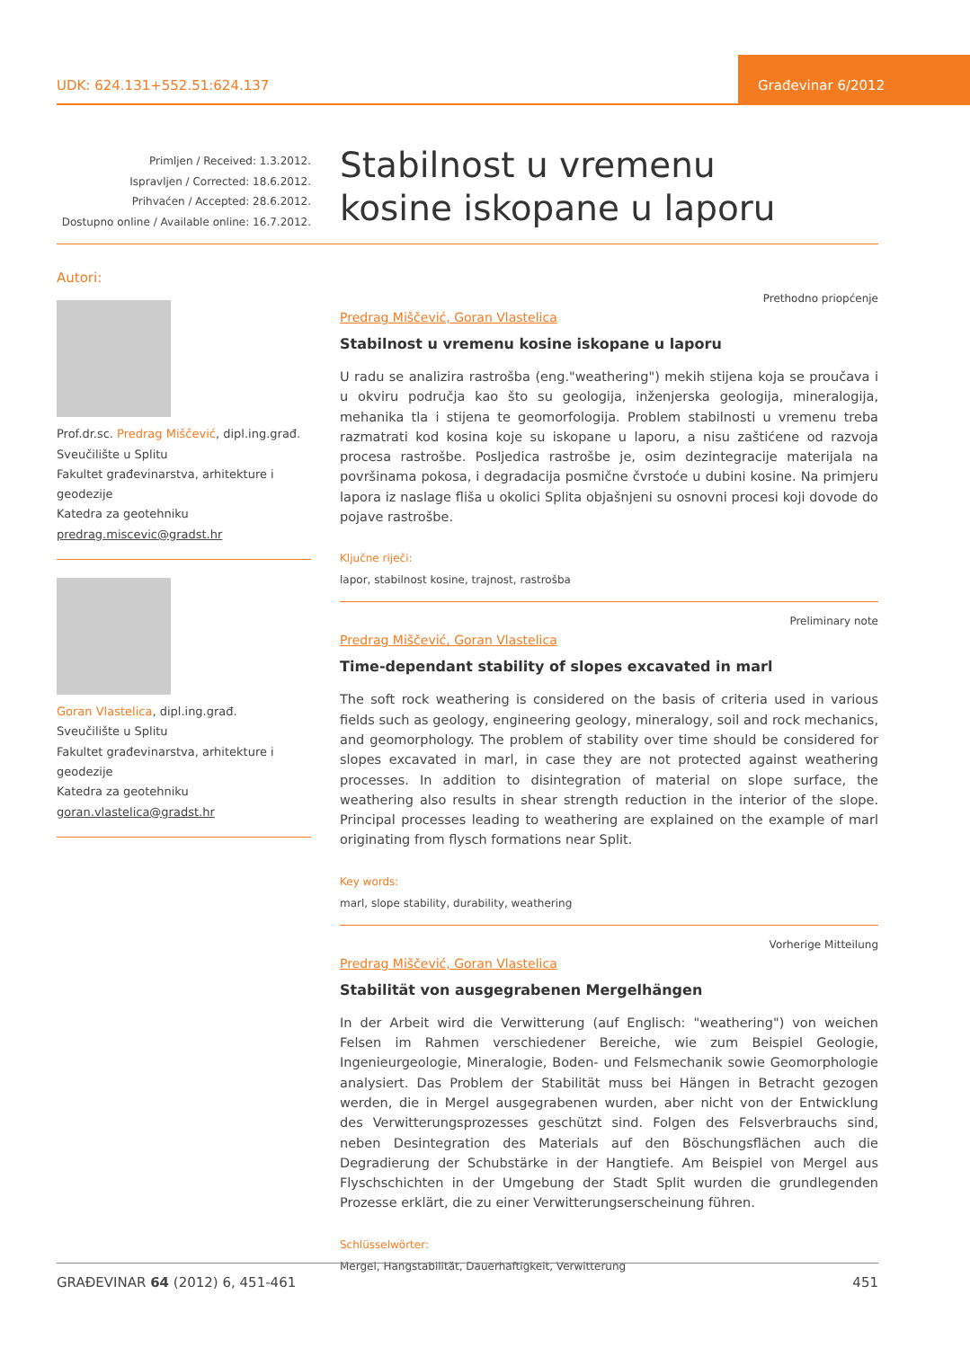UDK: 624.131+552.51:624.137
Građevinar 6/2012
Primljen / Received: 1.3.2012.
Ispravljen / Corrected: 18.6.2012.
Prihvaćen / Accepted: 28.6.2012.
Dostupno online / Available online: 16.7.2012.
Stabilnost u vremenu
kosine iskopane u laporu
Autori:
Prof.dr.sc. Predrag Miščević, dipl.ing.građ.
Sveučilište u Splitu
Fakultet građevinarstva, arhitekture i geodezije
Katedra za geotehniku
predrag.miscevic@gradst.hr
Goran Vlastelica, dipl.ing.građ.
Sveučilište u Splitu
Fakultet građevinarstva, arhitekture i geodezije
Katedra za geotehniku
goran.vlastelica@gradst.hr
Prethodno priopćenje
Predrag Miščević, Goran Vlastelica
Stabilnost u vremenu kosine iskopane u laporu
U radu se analizira rastrošba (eng."weathering") mekih stijena koja se proučava i u okviru područja kao što su geologija, inženjerska geologija, mineralogija, mehanika tla i stijena te geomorfologija. Problem stabilnosti u vremenu treba razmatrati kod kosina koje su iskopane u laporu, a nisu zaštićene od razvoja procesa rastrošbe. Posljedica rastrošbe je, osim dezintegracije materijala na površinama pokosa, i degradacija posmične čvrstoće u dubini kosine. Na primjeru lapora iz naslage fliša u okolici Splita objašnjeni su osnovni procesi koji dovode do pojave rastrošbe.
Ključne riječi:
lapor, stabilnost kosine, trajnost, rastrošba
Preliminary note
Predrag Miščević, Goran Vlastelica
Time-dependant stability of slopes excavated in marl
The soft rock weathering is considered on the basis of criteria used in various fields such as geology, engineering geology, mineralogy, soil and rock mechanics, and geomorphology. The problem of stability over time should be considered for slopes excavated in marl, in case they are not protected against weathering processes. In addition to disintegration of material on slope surface, the weathering also results in shear strength reduction in the interior of the slope. Principal processes leading to weathering are explained on the example of marl originating from flysch formations near Split.
Key words:
marl, slope stability, durability, weathering
Vorherige Mitteilung
Predrag Miščević, Goran Vlastelica
Stabilität von ausgegrabenen Mergelhängen
In der Arbeit wird die Verwitterung (auf Englisch: "weathering") von weichen Felsen im Rahmen verschiedener Bereiche, wie zum Beispiel Geologie, Ingenieurgeologie, Mineralogie, Boden- und Felsmechanik sowie Geomorphologie analysiert. Das Problem der Stabilität muss bei Hängen in Betracht gezogen werden, die in Mergel ausgegrabenen wurden, aber nicht von der Entwicklung des Verwitterungsprozesses geschützt sind. Folgen des Felsverbrauchs sind, neben Desintegration des Materials auf den Böschungsflächen auch die Degradierung der Schubstärke in der Hangtiefe. Am Beispiel von Mergel aus Flyschschichten in der Umgebung der Stadt Split wurden die grundlegenden Prozesse erklärt, die zu einer Verwitterungserscheinung führen.
Schlüsselwörter:
Mergel, Hangstabilität, Dauerhaftigkeit, Verwitterung
GRAĐEVINAR 64 (2012) 6, 451-461 451